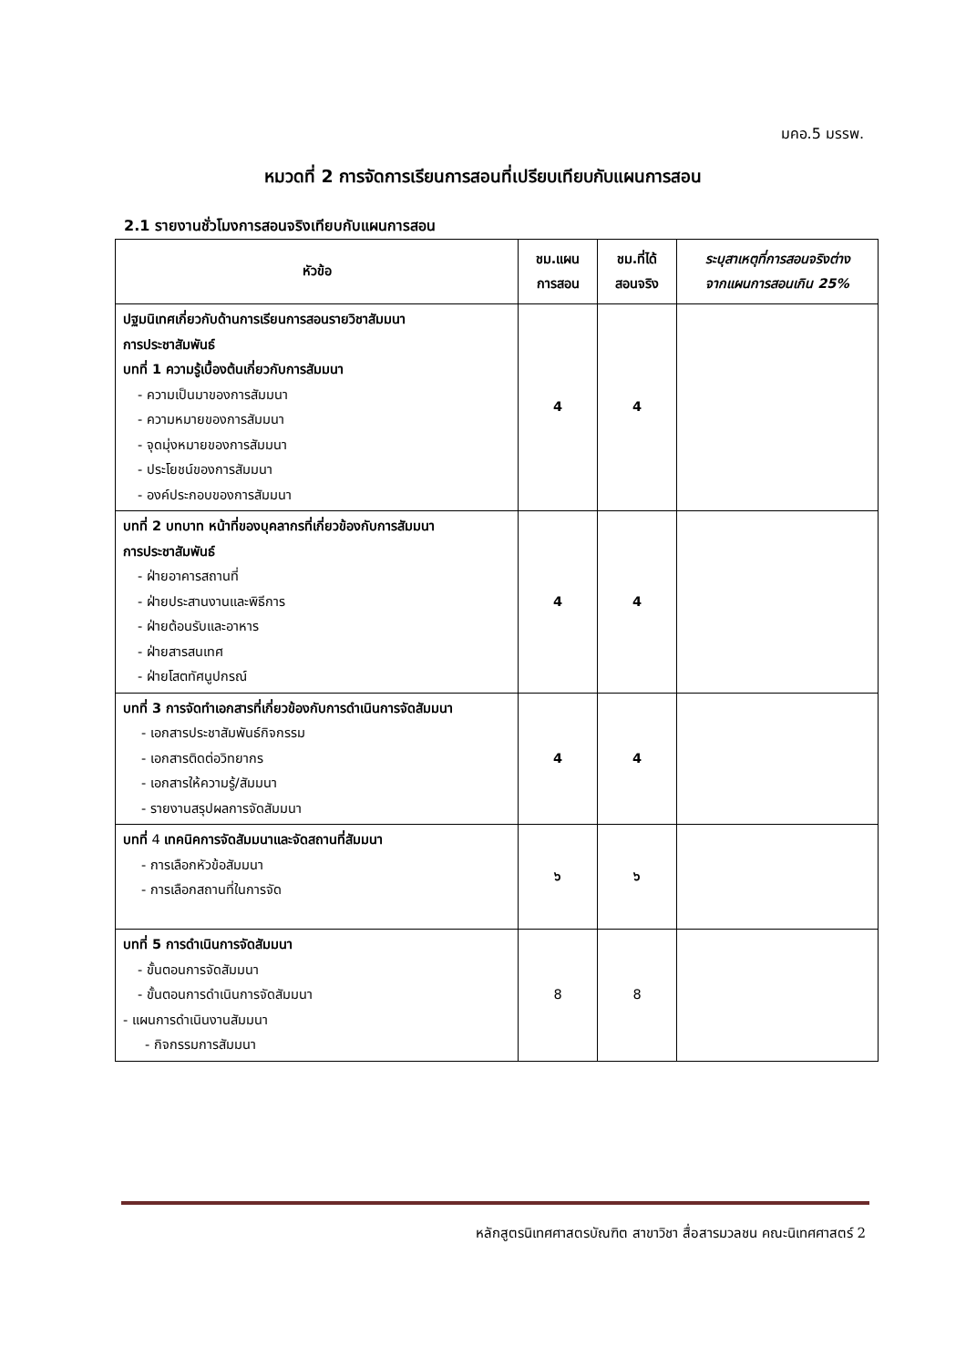มคอ.5 มรรพ.
หมวดที่ 2 การจัดการเรียนการสอนที่เปรียบเทียบกับแผนการสอน
2.1 รายงานชั่วโมงการสอนจริงเทียบกับแผนการสอน
| หัวข้อ | ชม.แผน การสอน | ชม.ที่ได้ สอนจริง | ระบุสาเหตุที่การสอนจริงต่าง จากแผนการสอนเกิน 25% |
| --- | --- | --- | --- |
| ปฐมนิเทศเกี่ยวกับด้านการเรียนการสอนรายวิชาสัมมนา การประชาสัมพันธ์ บทที่ 1 ความรู้เบื้องต้นเกี่ยวกับการสัมมนา - ความเป็นมาของการสัมมนา - ความหมายของการสัมมนา - จุดมุ่งหมายของการสัมมนา - ประโยชน์ของการสัมมนา - องค์ประกอบของการสัมมนา | 4 | 4 | |
| บทที่ 2 บทบาท หน้าที่ของบุคลากรที่เกี่ยวข้องกับการสัมมนา การประชาสัมพันธ์ - ฝ่ายอาคารสถานที่ - ฝ่ายประสานงานและพิธีการ - ฝ่ายต้อนรับและอาหาร - ฝ่ายสารสนเทศ - ฝ่ายโสตทัศนูปกรณ์ | 4 | 4 | |
| บทที่ 3 การจัดทำเอกสารที่เกี่ยวข้องกับการดำเนินการจัดสัมมนา - เอกสารประชาสัมพันธ์กิจกรรม - เอกสารติดต่อวิทยากร - เอกสารให้ความรู้/สัมมนา - รายงานสรุปผลการจัดสัมมนา | 4 | 4 | |
| บทที่ 4 เทคนิคการจัดสัมมนาและจัดสถานที่สัมมนา - การเลือกหัวข้อสัมมนา - การเลือกสถานที่ในการจัด | ๖ | ๖ | |
| บทที่ 5 การดำเนินการจัดสัมมนา - ขั้นตอนการจัดสัมมนา - ขั้นตอนการดำเนินการจัดสัมมนา - แผนการดำเนินงานสัมมนา - กิจกรรมการสัมมนา | 8 | 8 | |
หลักสูตรนิเทศศาสตรบัณฑิต สาขาวิชา สื่อสารมวลชน คณะนิเทศศาสตร์ 2